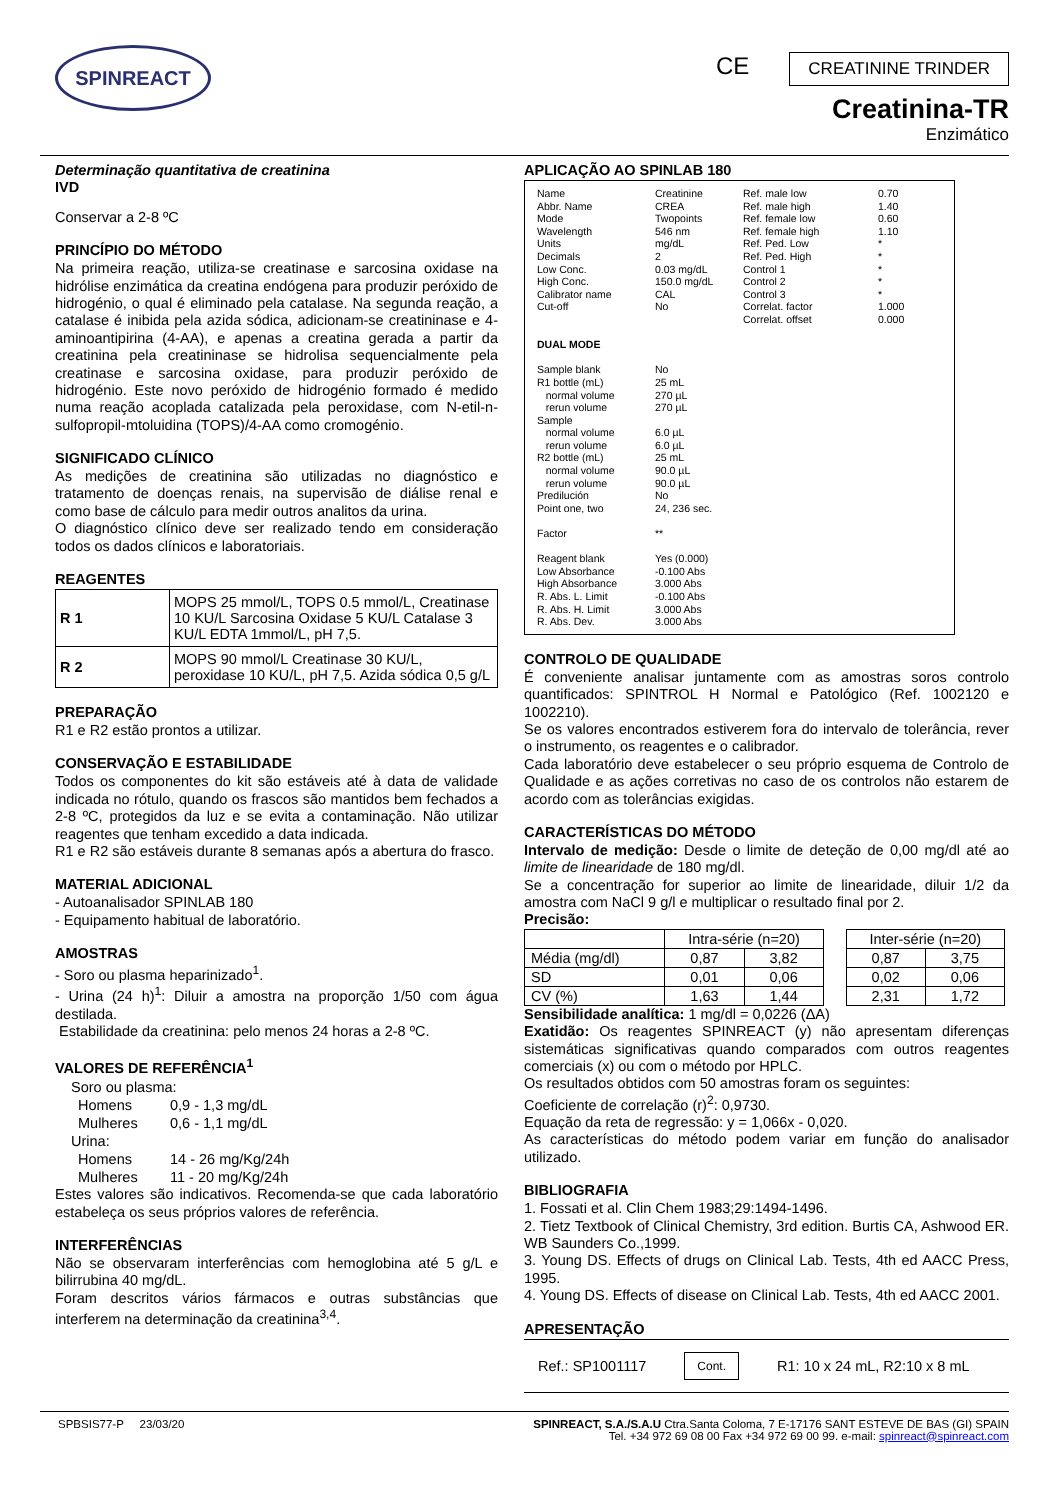SPINREACT
CE CREATININE TRINDER
Creatinina-TR
Enzimático
Determinação quantitativa de creatinina
IVD
Conservar a 2-8 ºC
PRINCÍPIO DO MÉTODO
Na primeira reação, utiliza-se creatinase e sarcosina oxidase na hidrólise enzimática da creatina endógena para produzir peróxido de hidrogénio, o qual é eliminado pela catalase. Na segunda reação, a catalase é inibida pela azida sódica, adicionam-se creatininase e 4- aminoantipirina (4-AA), e apenas a creatina gerada a partir da creatinina pela creatininase se hidrolisa sequencialmente pela creatinase e sarcosina oxidase, para produzir peróxido de hidrogénio. Este novo peróxido de hidrogénio formado é medido numa reação acoplada catalizada pela peroxidase, com N-etil-n-sulfopropil-mtoluidina (TOPS)/4-AA como cromogénio.
SIGNIFICADO CLÍNICO
As medições de creatinina são utilizadas no diagnóstico e tratamento de doenças renais, na supervisão de diálise renal e como base de cálculo para medir outros analitos da urina.
O diagnóstico clínico deve ser realizado tendo em consideração todos os dados clínicos e laboratoriais.
REAGENTES
| R 1 | MOPS 25 mmol/L, TOPS 0.5 mmol/L, Creatinase 10 KU/L Sarcosina Oxidase 5 KU/L Catalase 3 KU/L EDTA 1mmol/L, pH 7,5. |
| R 2 | MOPS 90 mmol/L Creatinase 30 KU/L, peroxidase 10 KU/L, pH 7,5. Azida sódica 0,5 g/L |
PREPARAÇÃO
R1 e R2 estão prontos a utilizar.
CONSERVAÇÃO E ESTABILIDADE
Todos os componentes do kit são estáveis até à data de validade indicada no rótulo, quando os frascos são mantidos bem fechados a 2-8 ºC, protegidos da luz e se evita a contaminação. Não utilizar reagentes que tenham excedido a data indicada.
R1 e R2 são estáveis durante 8 semanas após a abertura do frasco.
MATERIAL ADICIONAL
- Autoanalisador SPINLAB 180
- Equipamento habitual de laboratório.
AMOSTRAS
- Soro ou plasma heparinizado<sup>1</sup>.
- Urina (24 h)<sup>1</sup>: Diluir a amostra na proporção 1/50 com água destilada.
Estabilidade da creatinina: pelo menos 24 horas a 2-8 ºC.
VALORES DE REFERÊNCIA<sup>1</sup>
| Soro ou plasma: | |
| Homens | 0,9 - 1,3 mg/dL |
| Mulheres | 0,6 - 1,1 mg/dL |
| Urina: | |
| Homens | 14 - 26 mg/Kg/24h |
| Mulheres | 11 - 20 mg/Kg/24h |
Estes valores são indicativos. Recomenda-se que cada laboratório estabeleça os seus próprios valores de referência.
INTERFERÊNCIAS
Não se observaram interferências com hemoglobina até 5 g/L e bilirrubina 40 mg/dL.
Foram descritos vários fármacos e outras substâncias que interferem na determinação da creatinina<sup>3,4</sup>.
APLICAÇÃO AO SPINLAB 180
Name
Abbr. Name
Mode
Wavelength
Units
Decimals
Low Conc.
High Conc.
Calibrator name
Cut-off
DUAL MODE
Sample blank
R1 bottle (mL)
normal volume
rerun volume
Sample
normal volume
rerun volume
R2 bottle (mL)
normal volume
rerun volume
Predilución
Point one, two
Factor
Reagent blank
Low Absorbance
High Absorbance
R. Abs. L. Limit
R. Abs. H. Limit
R. Abs. Dev.
Creatinine
CREA
Twopoints
546 nm
mg/dL
2
0.03 mg/dL
150.0 mg/dL
CAL
No
No
25 mL
270 µL
270 µL
6.0 µL
6.0 µL
25 mL
90.0 µL
90.0 µL
No
24, 236 sec.
**
Yes (0.000)
-0.100 Abs
3.000 Abs
-0.100 Abs
3.000 Abs
3.000 Abs
Ref. male low
Ref. male high
Ref. female low
Ref. female high
Ref. Ped. Low
Ref. Ped. High
Control 1
Control 2
Control 3
Correlat. factor
Correlat. offset
0.70
1.40
0.60
1.10
*
*
*
*
*
1.000
0.000
CONTROLO DE QUALIDADE
É conveniente analisar juntamente com as amostras soros controlo quantificados: SPINTROL H Normal e Patológico (Ref. 1002120 e 1002210).
Se os valores encontrados estiverem fora do intervalo de tolerância, rever o instrumento, os reagentes e o calibrador.
Cada laboratório deve estabelecer o seu próprio esquema de Controlo de Qualidade e as ações corretivas no caso de os controlos não estarem de acordo com as tolerâncias exigidas.
CARACTERÍSTICAS DO MÉTODO
Intervalo de medição: Desde o limite de deteção de 0,00 mg/dl até ao limite de linearidade de 180 mg/dl.
Se a concentração for superior ao limite de linearidade, diluir 1/2 da amostra com NaCl 9 g/l e multiplicar o resultado final por 2.
Precisão:
| | Intra-série (n=20) | | | Inter-série (n=20) | |
| Média (mg/dl) | 0,87 | 3,82 | | 0,87 | 3,75 |
| SD | 0,01 | 0,06 | | 0,02 | 0,06 |
| CV (%) | 1,63 | 1,44 | | 2,31 | 1,72 |
Sensibilidade analítica: 1 mg/dl = 0,0226 (ΔA)
Exatidão: Os reagentes SPINREACT (y) não apresentam diferenças sistemáticas significativas quando comparados com outros reagentes comerciais (x) ou com o método por HPLC.
Os resultados obtidos com 50 amostras foram os seguintes:
Coeficiente de correlação (r)<sup>2</sup>: 0,9730.
Equação da reta de regressão: y = 1,066x - 0,020.
As características do método podem variar em função do analisador utilizado.
BIBLIOGRAFIA
1. Fossati et al. Clin Chem 1983;29:1494-1496.
2. Tietz Textbook of Clinical Chemistry, 3rd edition. Burtis CA, Ashwood ER. WB Saunders Co.,1999.
3. Young DS. Effects of drugs on Clinical Lab. Tests, 4th ed AACC Press, 1995.
4. Young DS. Effects of disease on Clinical Lab. Tests, 4th ed AACC 2001.
APRESENTAÇÃO
Ref.: SP1001117 Cont. R1: 10 x 24 mL, R2:10 x 8 mL
SPBSIS77-P 23/03/20 SPINREACT, S.A./S.A.U Ctra.Santa Coloma, 7 E-17176 SANT ESTEVE DE BAS (GI) SPAIN
Tel. +34 972 69 08 00 Fax +34 972 69 00 99. e-mail: spinreact@spinreact.com